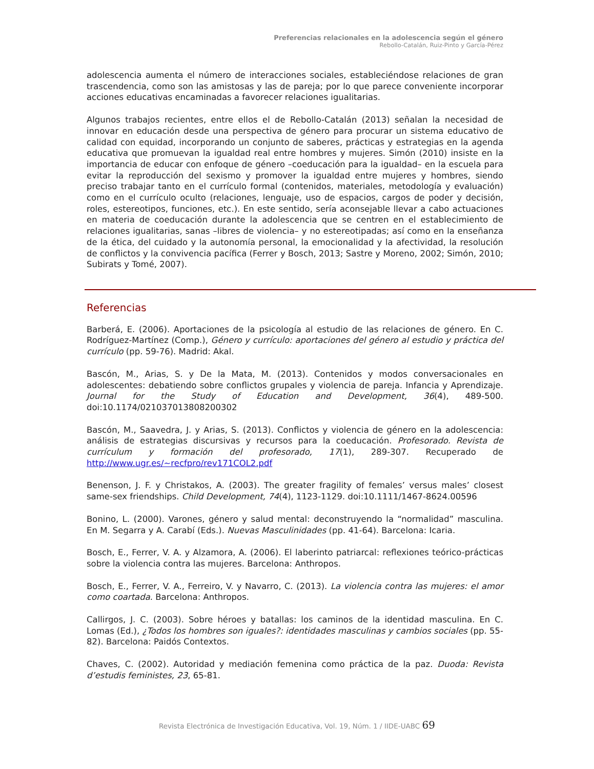Preferencias relacionales en la adolescencia según el género
Rebollo-Catalán, Ruiz-Pinto y García-Pérez
adolescencia aumenta el número de interacciones sociales, estableciéndose relaciones de gran trascendencia, como son las amistosas y las de pareja; por lo que parece conveniente incorporar acciones educativas encaminadas a favorecer relaciones igualitarias.
Algunos trabajos recientes, entre ellos el de Rebollo-Catalán (2013) señalan la necesidad de innovar en educación desde una perspectiva de género para procurar un sistema educativo de calidad con equidad, incorporando un conjunto de saberes, prácticas y estrategias en la agenda educativa que promuevan la igualdad real entre hombres y mujeres. Simón (2010) insiste en la importancia de educar con enfoque de género –coeducación para la igualdad– en la escuela para evitar la reproducción del sexismo y promover la igualdad entre mujeres y hombres, siendo preciso trabajar tanto en el currículo formal (contenidos, materiales, metodología y evaluación) como en el currículo oculto (relaciones, lenguaje, uso de espacios, cargos de poder y decisión, roles, estereotipos, funciones, etc.). En este sentido, sería aconsejable llevar a cabo actuaciones en materia de coeducación durante la adolescencia que se centren en el establecimiento de relaciones igualitarias, sanas –libres de violencia– y no estereotipadas; así como en la enseñanza de la ética, del cuidado y la autonomía personal, la emocionalidad y la afectividad, la resolución de conflictos y la convivencia pacífica (Ferrer y Bosch, 2013; Sastre y Moreno, 2002; Simón, 2010; Subirats y Tomé, 2007).
Referencias
Barberá, E. (2006). Aportaciones de la psicología al estudio de las relaciones de género. En C. Rodríguez-Martínez (Comp.), Género y currículo: aportaciones del género al estudio y práctica del currículo (pp. 59-76). Madrid: Akal.
Bascón, M., Arias, S. y De la Mata, M. (2013). Contenidos y modos conversacionales en adolescentes: debatiendo sobre conflictos grupales y violencia de pareja. Infancia y Aprendizaje. Journal for the Study of Education and Development, 36(4), 489-500. doi:10.1174/021037013808200302
Bascón, M., Saavedra, J. y Arias, S. (2013). Conflictos y violencia de género en la adolescencia: análisis de estrategias discursivas y recursos para la coeducación. Profesorado. Revista de currículum y formación del profesorado, 17(1), 289-307. Recuperado de http://www.ugr.es/~recfpro/rev171COL2.pdf
Benenson, J. F. y Christakos, A. (2003). The greater fragility of females’ versus males’ closest same-sex friendships. Child Development, 74(4), 1123-1129. doi:10.1111/1467-8624.00596
Bonino, L. (2000). Varones, género y salud mental: deconstruyendo la “normalidad” masculina. En M. Segarra y A. Carabí (Eds.). Nuevas Masculinidades (pp. 41-64). Barcelona: Icaria.
Bosch, E., Ferrer, V. A. y Alzamora, A. (2006). El laberinto patriarcal: reflexiones teórico-prácticas sobre la violencia contra las mujeres. Barcelona: Anthropos.
Bosch, E., Ferrer, V. A., Ferreiro, V. y Navarro, C. (2013). La violencia contra las mujeres: el amor como coartada. Barcelona: Anthropos.
Callirgos, J. C. (2003). Sobre héroes y batallas: los caminos de la identidad masculina. En C. Lomas (Ed.), ¿Todos los hombres son iguales?: identidades masculinas y cambios sociales (pp. 55-82). Barcelona: Paidós Contextos.
Chaves, C. (2002). Autoridad y mediación femenina como práctica de la paz. Duoda: Revista d’estudis feministes, 23, 65-81.
Revista Electrónica de Investigación Educativa, Vol. 19, Núm. 1 / IIDE-UABC 69